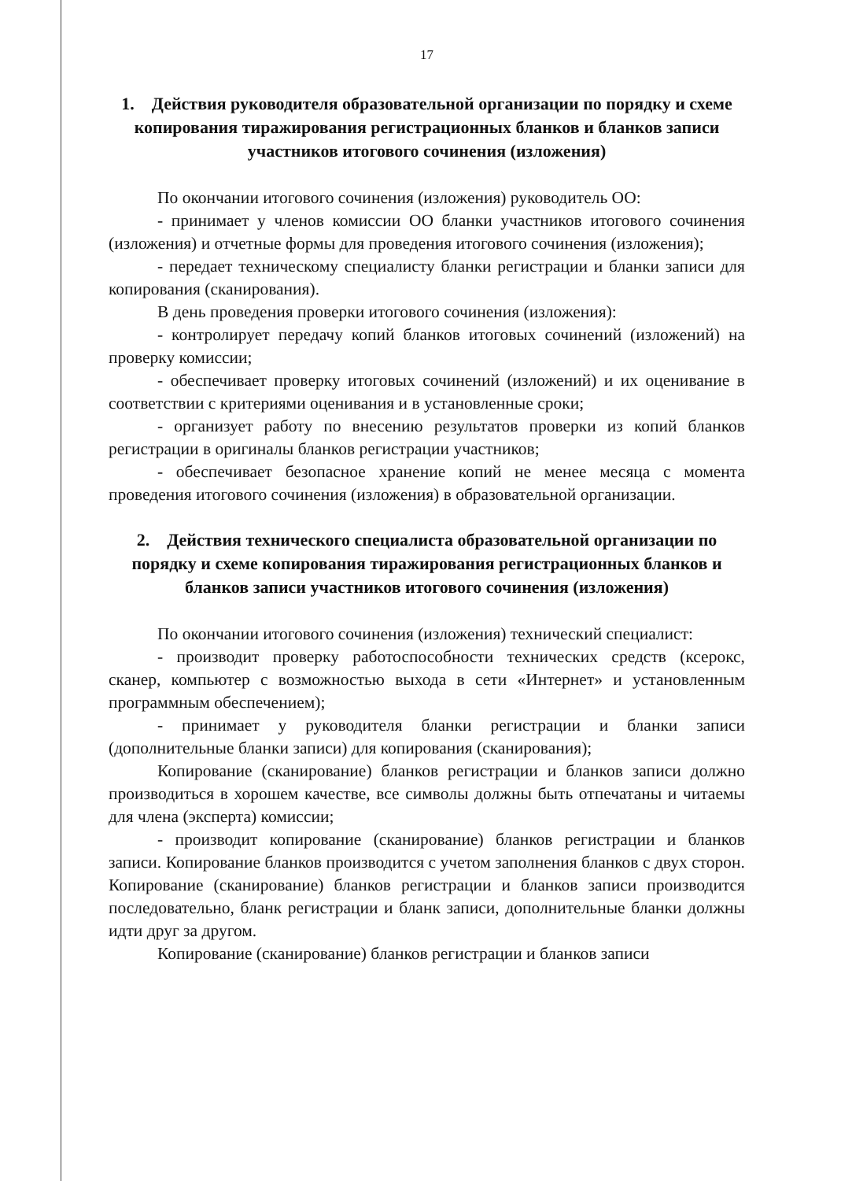17
1. Действия руководителя образовательной организации по порядку и схеме копирования тиражирования регистрационных бланков и бланков записи участников итогового сочинения (изложения)
По окончании итогового сочинения (изложения) руководитель ОО:
- принимает у членов комиссии ОО бланки участников итогового сочинения (изложения) и отчетные формы для проведения итогового сочинения (изложения);
- передает техническому специалисту бланки регистрации и бланки записи для копирования (сканирования).
В день проведения проверки итогового сочинения (изложения):
- контролирует передачу копий бланков итоговых сочинений (изложений) на проверку комиссии;
- обеспечивает проверку итоговых сочинений (изложений) и их оценивание в соответствии с критериями оценивания и в установленные сроки;
- организует работу по внесению результатов проверки из копий бланков регистрации в оригиналы бланков регистрации участников;
- обеспечивает безопасное хранение копий не менее месяца с момента проведения итогового сочинения (изложения) в образовательной организации.
2. Действия технического специалиста образовательной организации по порядку и схеме копирования тиражирования регистрационных бланков и бланков записи участников итогового сочинения (изложения)
По окончании итогового сочинения (изложения) технический специалист:
- производит проверку работоспособности технических средств (ксерокс, сканер, компьютер с возможностью выхода в сети «Интернет» и установленным программным обеспечением);
- принимает у руководителя бланки регистрации и бланки записи (дополнительные бланки записи) для копирования (сканирования);
Копирование (сканирование) бланков регистрации и бланков записи должно производиться в хорошем качестве, все символы должны быть отпечатаны и читаемы для члена (эксперта) комиссии;
- производит копирование (сканирование) бланков регистрации и бланков записи. Копирование бланков производится с учетом заполнения бланков с двух сторон. Копирование (сканирование) бланков регистрации и бланков записи производится последовательно, бланк регистрации и бланк записи, дополнительные бланки должны идти друг за другом.
Копирование (сканирование) бланков регистрации и бланков записи